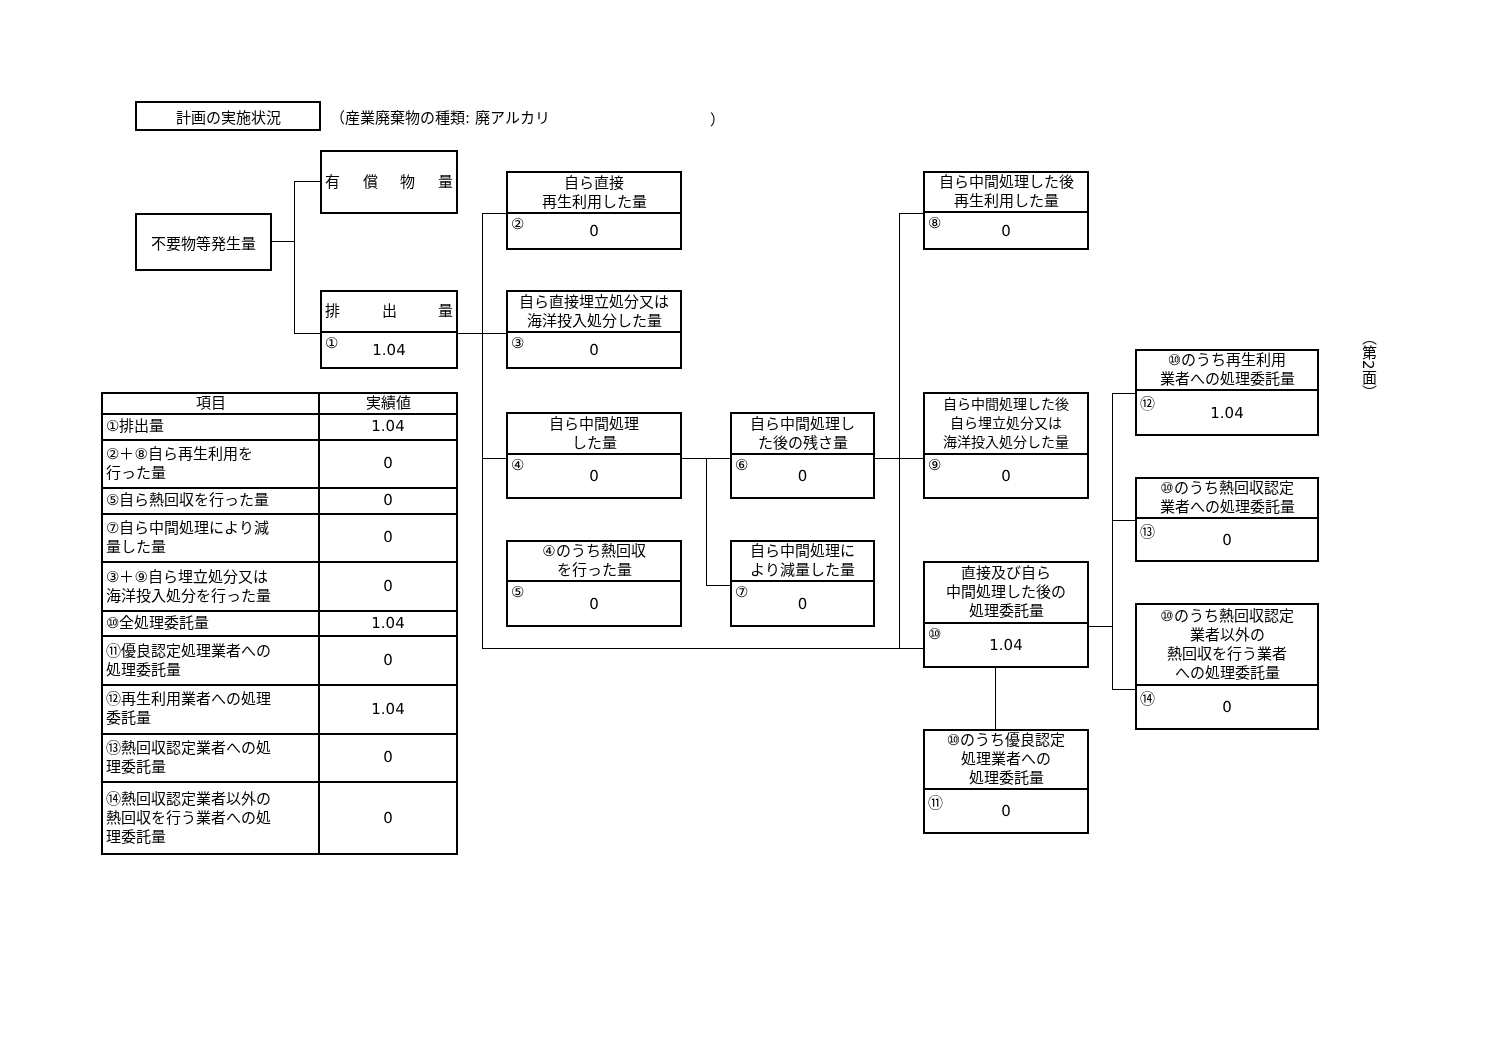計画の実施状況
（産業廃棄物の種類: 廃アルカリ ）
不要物等発生量
有 償 物 量
排 出 量
① 1.04
自ら直接
再生利用した量
② 0
自ら直接埋立処分又は
海洋投入処分した量
③ 0
自ら中間処理
した量
④ 0
④のうち熱回収
を行った量
⑤ 0
自ら中間処理し
た後の残さ量
⑥ 0
自ら中間処理に
より減量した量
⑦ 0
自ら中間処理した後
再生利用した量
⑧ 0
自ら中間処理した後
自ら埋立処分又は
海洋投入処分した量
⑨ 0
直接及び自ら
中間処理した後の
処理委託量
⑩ 1.04
⑩のうち優良認定
処理業者への
処理委託量
⑪ 0
⑩のうち再生利用
業者への処理委託量
⑫ 1.04
⑩のうち熱回収認定
業者への処理委託量
⑬ 0
⑩のうち熱回収認定
業者以外の
熱回収を行う業者
への処理委託量
⑭ 0
| 項目 | 実績値 |
| --- | --- |
| ①排出量 | 1.04 |
| ②＋⑧自ら再生利用を 行った量 | 0 |
| ⑤自ら熱回収を行った量 | 0 |
| ⑦自ら中間処理により減 量した量 | 0 |
| ③＋⑨自ら埋立処分又は 海洋投入処分を行った量 | 0 |
| ⑩全処理委託量 | 1.04 |
| ⑪優良認定処理業者への 処理委託量 | 0 |
| ⑫再生利用業者への処理 委託量 | 1.04 |
| ⑬熱回収認定業者への処 理委託量 | 0 |
| ⑭熱回収認定業者以外の 熱回収を行う業者への処 理委託量 | 0 |
（第2面）